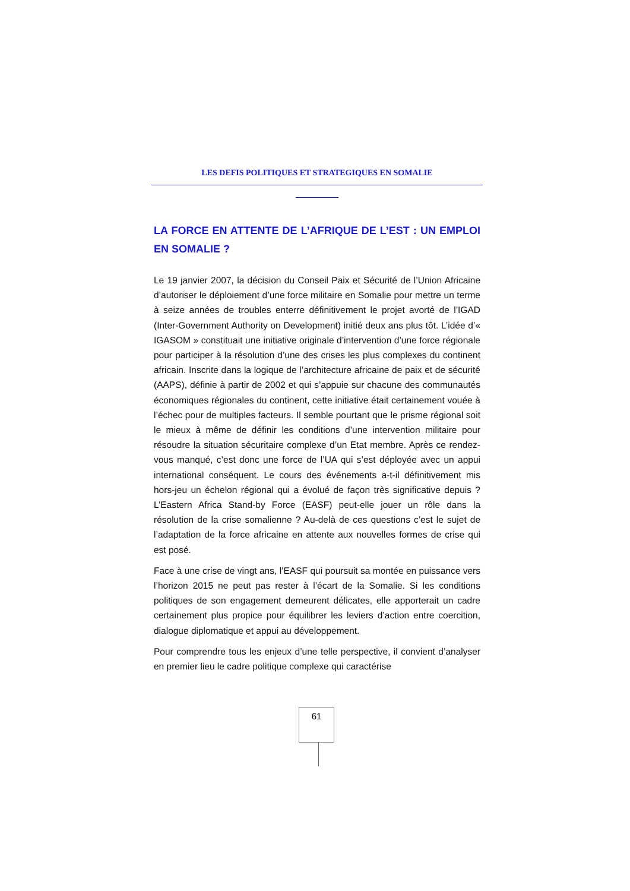LES DEFIS POLITIQUES ET STRATEGIQUES EN SOMALIE
LA FORCE EN ATTENTE DE L’AFRIQUE DE L’EST : UN EMPLOI EN SOMALIE ?
Le 19 janvier 2007, la décision du Conseil Paix et Sécurité de l’Union Africaine d’autoriser le déploiement d’une force militaire en Somalie pour mettre un terme à seize années de troubles enterre définitivement le projet avorté de l’IGAD (Inter-Government Authority on Development) initié deux ans plus tôt. L’idée d’« IGASOM » constituait une initiative originale d’intervention d’une force régionale pour participer à la résolution d’une des crises les plus complexes du continent africain. Inscrite dans la logique de l’architecture africaine de paix et de sécurité (AAPS), définie à partir de 2002 et qui s’appuie sur chacune des communautés économiques régionales du continent, cette initiative était certainement vouée à l’échec pour de multiples facteurs. Il semble pourtant que le prisme régional soit le mieux à même de définir les conditions d’une intervention militaire pour résoudre la situation sécuritaire complexe d’un Etat membre. Après ce rendez-vous manqué, c’est donc une force de l’UA qui s’est déployée avec un appui international conséquent. Le cours des événements a-t-il définitivement mis hors-jeu un échelon régional qui a évolué de façon très significative depuis ? L’Eastern Africa Stand-by Force (EASF) peut-elle jouer un rôle dans la résolution de la crise somalienne ? Au-delà de ces questions c’est le sujet de l’adaptation de la force africaine en attente aux nouvelles formes de crise qui est posé.
Face à une crise de vingt ans, l’EASF qui poursuit sa montée en puissance vers l’horizon 2015 ne peut pas rester à l’écart de la Somalie. Si les conditions politiques de son engagement demeurent délicates, elle apporterait un cadre certainement plus propice pour équilibrer les leviers d’action entre coercition, dialogue diplomatique et appui au développement.
Pour comprendre tous les enjeux d’une telle perspective, il convient d’analyser en premier lieu le cadre politique complexe qui caractérise
61